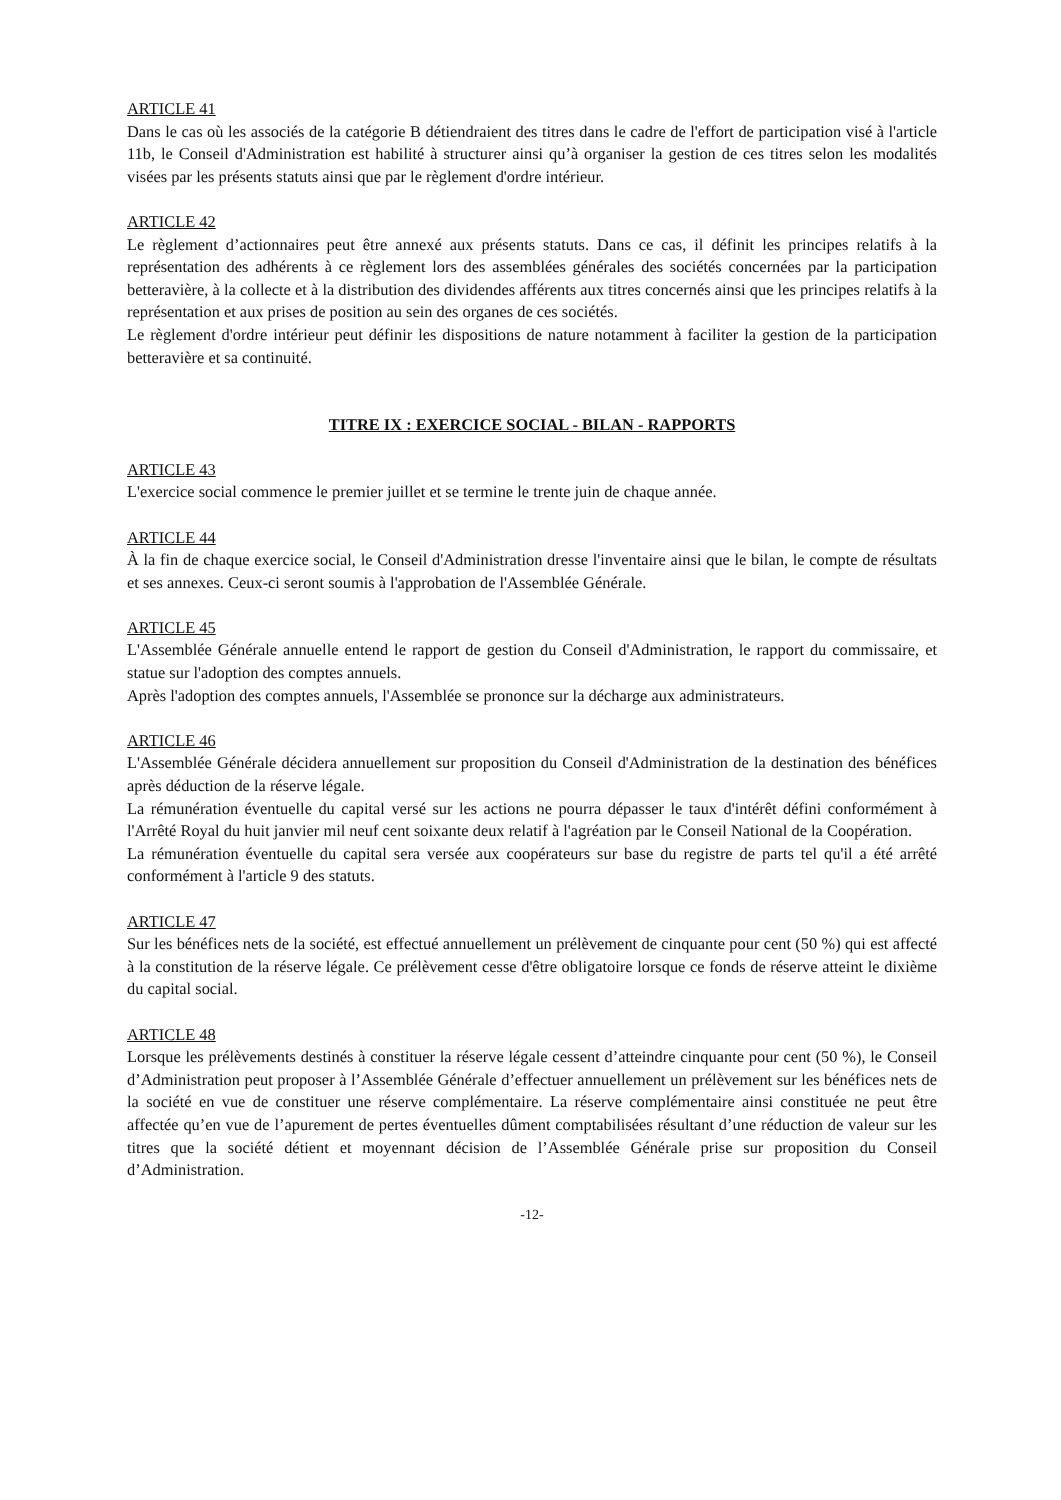ARTICLE 41
Dans le cas où les associés de la catégorie B détiendraient des titres dans le cadre de l'effort de participation visé à l'article 11b, le Conseil d'Administration est habilité à structurer ainsi qu’à organiser la gestion de ces titres selon les modalités visées par les présents statuts ainsi que par le règlement d'ordre intérieur.
ARTICLE 42
Le règlement d’actionnaires peut être annexé aux présents statuts. Dans ce cas, il définit les principes relatifs à la représentation des adhérents à ce règlement lors des assemblées générales des sociétés concernées par la participation betteravière, à la collecte et à la distribution des dividendes afférents aux titres concernés ainsi que les principes relatifs à la représentation et aux prises de position au sein des organes de ces sociétés.
Le règlement d'ordre intérieur peut définir les dispositions de nature notamment à faciliter la gestion de la participation betteravière et sa continuité.
TITRE IX : EXERCICE SOCIAL - BILAN - RAPPORTS
ARTICLE 43
L'exercice social commence le premier juillet et se termine le trente juin de chaque année.
ARTICLE 44
À la fin de chaque exercice social, le Conseil d'Administration dresse l'inventaire ainsi que le bilan, le compte de résultats et ses annexes. Ceux-ci seront soumis à l'approbation de l'Assemblée Générale.
ARTICLE 45
L'Assemblée Générale annuelle entend le rapport de gestion du Conseil d'Administration, le rapport du commissaire, et statue sur l'adoption des comptes annuels.
Après l'adoption des comptes annuels, l'Assemblée se prononce sur la décharge aux administrateurs.
ARTICLE 46
L'Assemblée Générale décidera annuellement sur proposition du Conseil d'Administration de la destination des bénéfices après déduction de la réserve légale.
La rémunération éventuelle du capital versé sur les actions ne pourra dépasser le taux d'intérêt défini conformément à l'Arrêté Royal du huit janvier mil neuf cent soixante deux relatif à l'agréation par le Conseil National de la Coopération.
La rémunération éventuelle du capital sera versée aux coopérateurs sur base du registre de parts tel qu'il a été arrêté conformément à l'article 9 des statuts.
ARTICLE 47
Sur les bénéfices nets de la société, est effectué annuellement un prélèvement de cinquante pour cent (50 %) qui est affecté à la constitution de la réserve légale. Ce prélèvement cesse d'être obligatoire lorsque ce fonds de réserve atteint le dixième du capital social.
ARTICLE 48
Lorsque les prélèvements destinés à constituer la réserve légale cessent d’atteindre cinquante pour cent (50 %), le Conseil d’Administration peut proposer à l’Assemblée Générale d’effectuer annuellement un prélèvement sur les bénéfices nets de la société en vue de constituer une réserve complémentaire. La réserve complémentaire ainsi constituée ne peut être affectée qu’en vue de l’apurement de pertes éventuelles dûment comptabilisées résultant d’une réduction de valeur sur les titres que la société détient et moyennant décision de l’Assemblée Générale prise sur proposition du Conseil d’Administration.
-12-